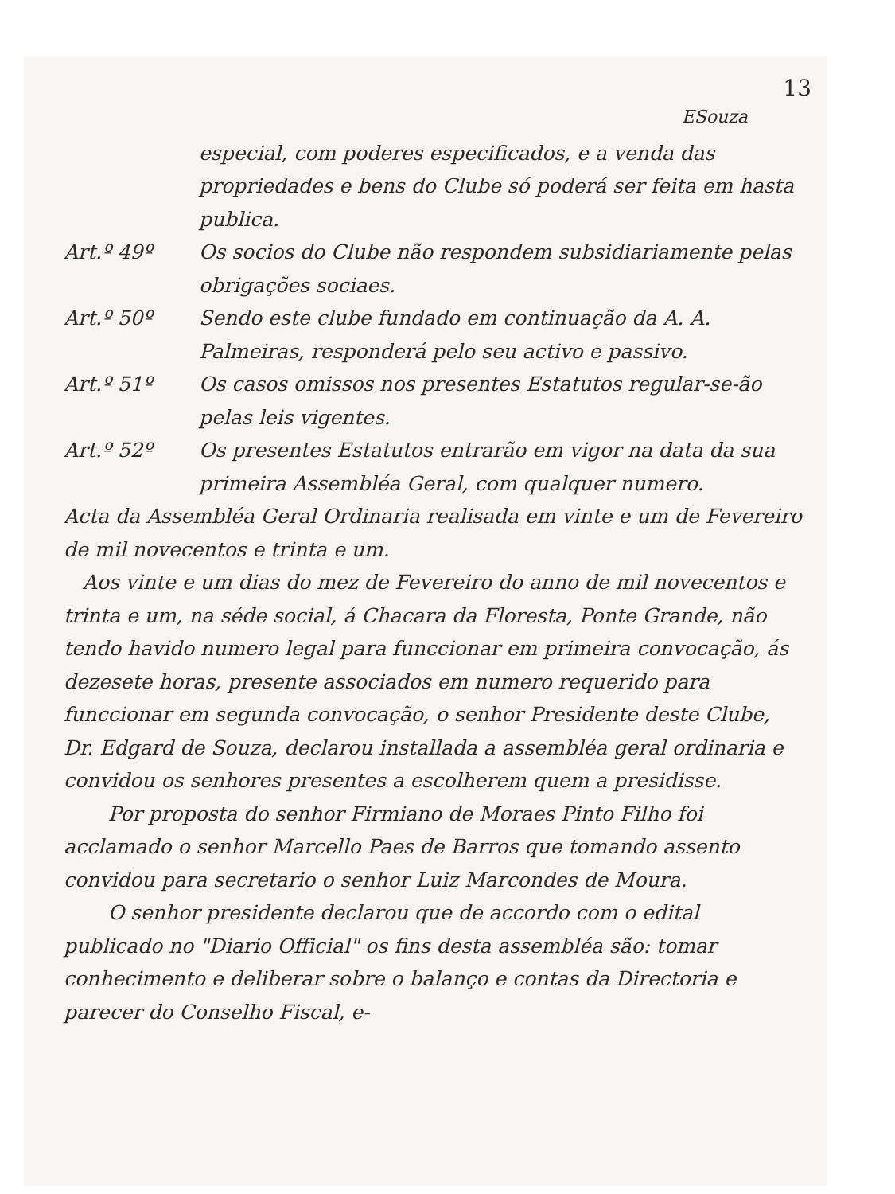13
ESouza
especial, com poderes especificados, e a venda das propriedades e bens do Clube só poderá ser feita em hasta publica.
Art.º 49º Os socios do Clube não respondem subsidiariamente pelas obrigações sociaes.
Art.º 50º Sendo este clube fundado em continuação da A. A. Palmeiras, responderá pelo seu activo e passivo.
Art.º 51º Os casos omissos nos presentes Estatutos regular-se-ão pelas leis vigentes.
Art.º 52º Os presentes Estatutos entrarão em vigor na data da sua primeira Assembléa Geral, com qualquer numero.
Acta da Assembléa Geral Ordinaria realisada em vinte e um de Fevereiro de mil novecentos e trinta e um.
Aos vinte e um dias do mez de Fevereiro do anno de mil novecentos e trinta e um, na séde social, á Chacara da Floresta, Ponte Grande, não tendo havido numero legal para funccionar em primeira convocação, ás dezesete horas, presente associados em numero requerido para funccionar em segunda convocação, o senhor Presidente deste Clube, Dr. Edgard de Souza, declarou installada a assembléa geral ordinaria e convidou os senhores presentes a escolherem quem a presidisse.
Por proposta do senhor Firmiano de Moraes Pinto Filho foi acclamado o senhor Marcello Paes de Barros que tomando assento convidou para secretario o senhor Luiz Marcondes de Moura.
O senhor presidente declarou que de accordo com o edital publicado no "Diario Official" os fins desta assembléa são: tomar conhecimento e deliberar sobre o balanço e contas da Directoria e parecer do Conselho Fiscal, e-